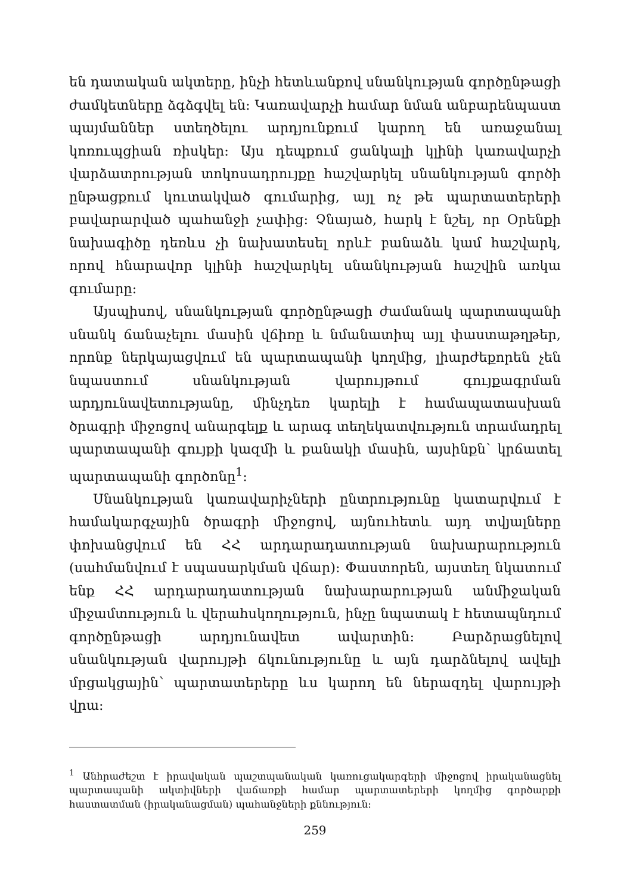են դատական ակտերը, ինչի հետևանքով սնանկության գործընթացի ժամկետները ձգձգվել են: Կառավարչի համար նման անբարենպաստ պայմաններ ստեղծելու արդյունքում կարող են առաջանալ կոռուպցիան ռիսկեր: Այս դեպքում ցանկալի կլինի կառավարչի վարձատրության տոկոսադրույքը հաշվարկել սնանկության գործի ընթացքում կուտակված գումարից, այլ ոչ թե պարտատերերի բավարարված պահանջի չափից: Չնայած, հարկ է նշել, որ Օրենքի նախագիծը դեռևս չի նախատեսել որևէ բանաձև կամ հաշվարկ, որով հնարավոր կլինի հաշվարկել սնանկության հաշվին առկա գումարը:
Այսպիսով, սնանկության գործընթացի ժամանակ պարտապանի սնանկ ճանաչելու մասին վճիռը և նմանատիպ այլ փաստաթղթեր, որոնք ներկայացվում են պարտապանի կողմից, լիարժեքորեն չեն նպաստում սնանկության վարույթում գույքագրման արդյունավետությանը, մինչդեռ կարելի է համապատասխան ծրագրի միջոցով անարգելք և արագ տեղեկատվություն տրամադրել պարտապանի գույքի կազմի և քանակի մասին, այսինքն՝ կրճատել պարտապանի գործոնը<sup>1</sup>:
Սնանկության կառավարիչների ընտրությունը կատարվում է համակարգչային ծրագրի միջոցով, այնուհետև այդ տվյալները փոխանցվում են ՀՀ արդարադատության նախարարություն (սահմանվում է սպասարկման վճար): Փաստորեն, այստեղ նկատում ենք ՀՀ արդարադատության նախարարության անմիջական միջամտություն և վերահսկողություն, ինչը նպատակ է հետապնդում գործընթացի արդյունավետ ավարտին: Բարձրացնելով սնանկության վարույթի ճկունությունը և այն դարձնելով ավելի մրցակցային՝ պարտատերերը ևս կարող են ներազդել վարույթի վրա:
<sup>1</sup> Անհրաժեշտ է իրավական պաշտպանական կառուցակարգերի միջոցով իրականացնել պարտապանի ակտիվների վաճառքի համար պարտատերերի կողմից գործարքի հաստատման (իրականացման) պահանջների քննություն:
259